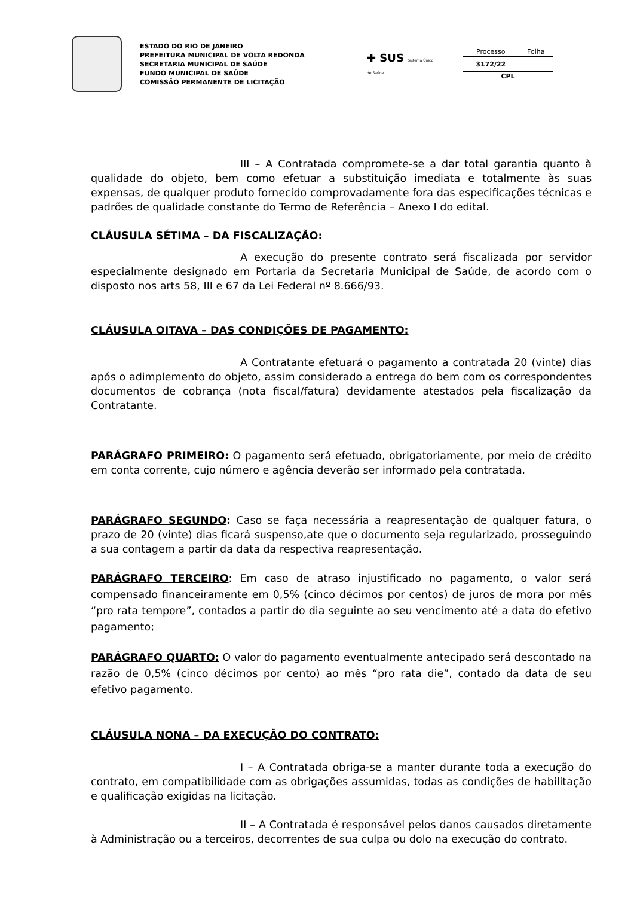ESTADO DO RIO DE JANEIRO
PREFEITURA MUNICIPAL DE VOLTA REDONDA
SECRETARIA MUNICIPAL DE SAÚDE
FUNDO MUNICIPAL DE SAÚDE
COMISSÃO PERMANENTE DE LICITAÇÃO
✚ SUS Sistema Único de Saúde
| Processo | Folha |
| 3172/22 | |
| CPL | |
III – A Contratada compromete-se a dar total garantia quanto à qualidade do objeto, bem como efetuar a substituição imediata e totalmente às suas expensas, de qualquer produto fornecido comprovadamente fora das especificações técnicas e padrões de qualidade constante do Termo de Referência – Anexo I do edital.
CLÁUSULA SÉTIMA – DA FISCALIZAÇÃO:
A execução do presente contrato será fiscalizada por servidor especialmente designado em Portaria da Secretaria Municipal de Saúde, de acordo com o disposto nos arts 58, III e 67 da Lei Federal nº 8.666/93.
CLÁUSULA OITAVA – DAS CONDIÇÕES DE PAGAMENTO:
A Contratante efetuará o pagamento a contratada 20 (vinte) dias após o adimplemento do objeto, assim considerado a entrega do bem com os correspondentes documentos de cobrança (nota fiscal/fatura) devidamente atestados pela fiscalização da Contratante.
PARÁGRAFO PRIMEIRO: O pagamento será efetuado, obrigatoriamente, por meio de crédito em conta corrente, cujo número e agência deverão ser informado pela contratada.
PARÁGRAFO SEGUNDO: Caso se faça necessária a reapresentação de qualquer fatura, o prazo de 20 (vinte) dias ficará suspenso,ate que o documento seja regularizado, prosseguindo a sua contagem a partir da data da respectiva reapresentação.
PARÁGRAFO TERCEIRO: Em caso de atraso injustificado no pagamento, o valor será compensado financeiramente em 0,5% (cinco décimos por centos) de juros de mora por mês “pro rata tempore”, contados a partir do dia seguinte ao seu vencimento até a data do efetivo pagamento;
PARÁGRAFO QUARTO: O valor do pagamento eventualmente antecipado será descontado na razão de 0,5% (cinco décimos por cento) ao mês “pro rata die”, contado da data de seu efetivo pagamento.
CLÁUSULA NONA – DA EXECUÇÃO DO CONTRATO:
I – A Contratada obriga-se a manter durante toda a execução do contrato, em compatibilidade com as obrigações assumidas, todas as condições de habilitação e qualificação exigidas na licitação.
II – A Contratada é responsável pelos danos causados diretamente à Administração ou a terceiros, decorrentes de sua culpa ou dolo na execução do contrato.